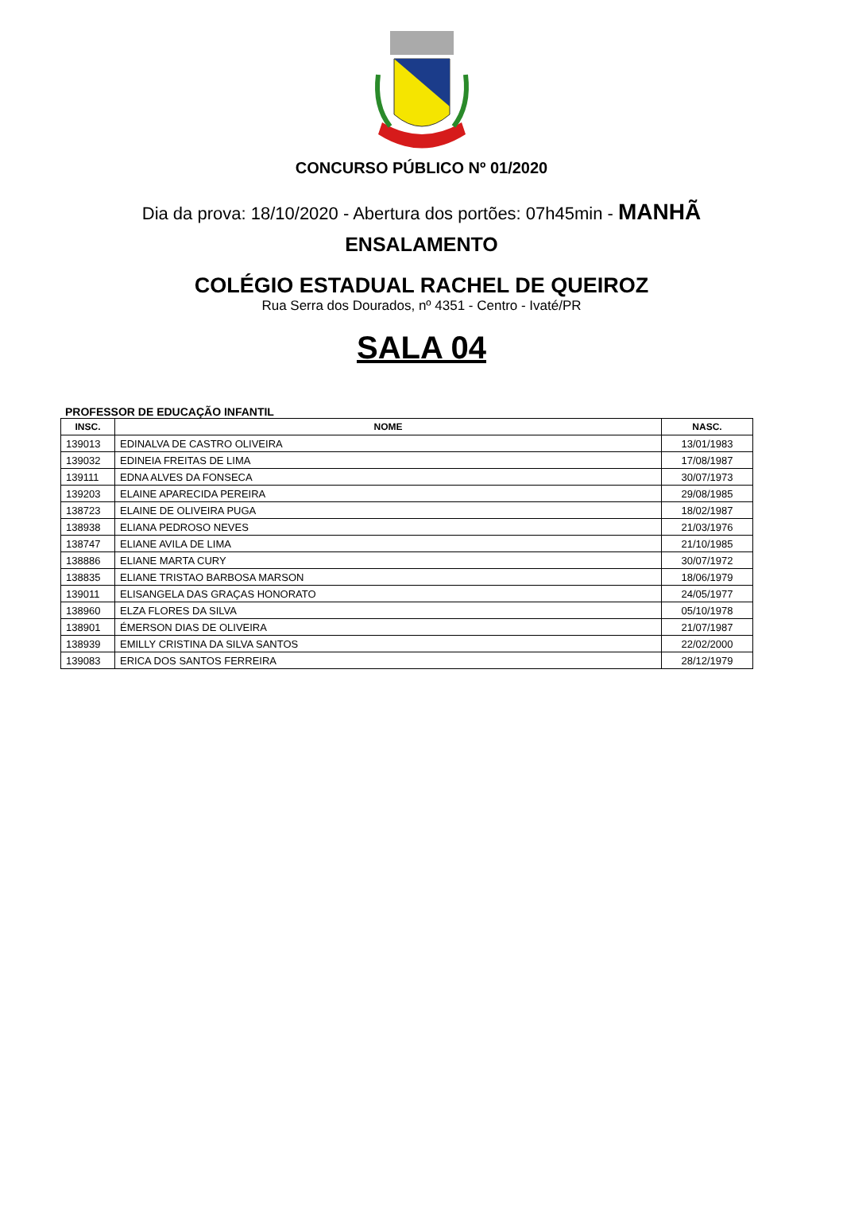CONCURSO PÚBLICO Nº 01/2020
Dia da prova: 18/10/2020 - Abertura dos portões: 07h45min - MANHÃ
ENSALAMENTO
COLÉGIO ESTADUAL RACHEL DE QUEIROZ
Rua Serra dos Dourados, nº 4351 - Centro - Ivaté/PR
SALA 04
PROFESSOR DE EDUCAÇÃO INFANTIL
| INSC. | NOME | NASC. |
| --- | --- | --- |
| 139013 | EDINALVA DE CASTRO OLIVEIRA | 13/01/1983 |
| 139032 | EDINEIA FREITAS DE LIMA | 17/08/1987 |
| 139111 | EDNA ALVES DA FONSECA | 30/07/1973 |
| 139203 | ELAINE APARECIDA PEREIRA | 29/08/1985 |
| 138723 | ELAINE DE OLIVEIRA PUGA | 18/02/1987 |
| 138938 | ELIANA PEDROSO NEVES | 21/03/1976 |
| 138747 | ELIANE AVILA DE LIMA | 21/10/1985 |
| 138886 | ELIANE MARTA CURY | 30/07/1972 |
| 138835 | ELIANE TRISTAO BARBOSA MARSON | 18/06/1979 |
| 139011 | ELISANGELA DAS GRAÇAS HONORATO | 24/05/1977 |
| 138960 | ELZA FLORES DA SILVA | 05/10/1978 |
| 138901 | ÉMERSON DIAS DE OLIVEIRA | 21/07/1987 |
| 138939 | EMILLY CRISTINA DA SILVA SANTOS | 22/02/2000 |
| 139083 | ERICA DOS SANTOS FERREIRA | 28/12/1979 |